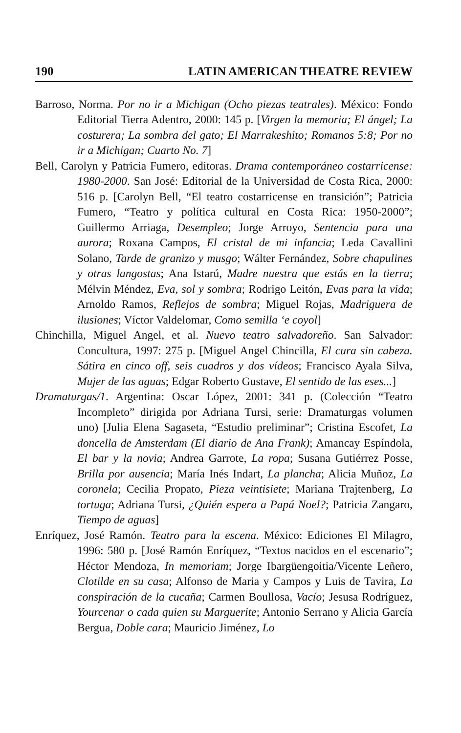190 LATIN AMERICAN THEATRE REVIEW
Barroso, Norma. Por no ir a Michigan (Ocho piezas teatrales). México: Fondo Editorial Tierra Adentro, 2000: 145 p. [Virgen la memoria; El ángel; La costurera; La sombra del gato; El Marrakeshito; Romanos 5:8; Por no ir a Michigan; Cuarto No. 7]
Bell, Carolyn y Patricia Fumero, editoras. Drama contemporáneo costarricense: 1980-2000. San José: Editorial de la Universidad de Costa Rica, 2000: 516 p. [Carolyn Bell, “El teatro costarricense en transición”; Patricia Fumero, “Teatro y política cultural en Costa Rica: 1950-2000”; Guillermo Arriaga, Desempleo; Jorge Arroyo, Sentencia para una aurora; Roxana Campos, El cristal de mi infancia; Leda Cavallini Solano, Tarde de granizo y musgo; Wálter Fernández, Sobre chapulines y otras langostas; Ana Istarú, Madre nuestra que estás en la tierra; Mélvin Méndez, Eva, sol y sombra; Rodrigo Leitón, Evas para la vida; Arnoldo Ramos, Reflejos de sombra; Miguel Rojas, Madriguera de ilusiones; Víctor Valdelomar, Como semilla ‘e coyol]
Chinchilla, Miguel Angel, et al. Nuevo teatro salvadoreño. San Salvador: Concultura, 1997: 275 p. [Miguel Angel Chincilla, El cura sin cabeza. Sátira en cinco off, seis cuadros y dos vídeos; Francisco Ayala Silva, Mujer de las aguas; Edgar Roberto Gustave, El sentido de las eses...]
Dramaturgas/1. Argentina: Oscar López, 2001: 341 p. (Colección “Teatro Incompleto” dirigida por Adriana Tursi, serie: Dramaturgas volumen uno) [Julia Elena Sagaseta, “Estudio preliminar”; Cristina Escofet, La doncella de Amsterdam (El diario de Ana Frank); Amancay Espíndola, El bar y la novia; Andrea Garrote, La ropa; Susana Gutiérrez Posse, Brilla por ausencia; María Inés Indart, La plancha; Alicia Muñoz, La coronela; Cecilia Propato, Pieza veintisiete; Mariana Trajtenberg, La tortuga; Adriana Tursi, ¿Quién espera a Papá Noel?; Patricia Zangaro, Tiempo de aguas]
Enríquez, José Ramón. Teatro para la escena. México: Ediciones El Milagro, 1996: 580 p. [José Ramón Enríquez, “Textos nacidos en el escenario”; Héctor Mendoza, In memoriam; Jorge Ibargüengoitia/Vicente Leñero, Clotilde en su casa; Alfonso de Maria y Campos y Luis de Tavira, La conspiración de la cucaña; Carmen Boullosa, Vacío; Jesusa Rodríguez, Yourcenar o cada quien su Marguerite; Antonio Serrano y Alicia García Bergua, Doble cara; Mauricio Jiménez, Lo